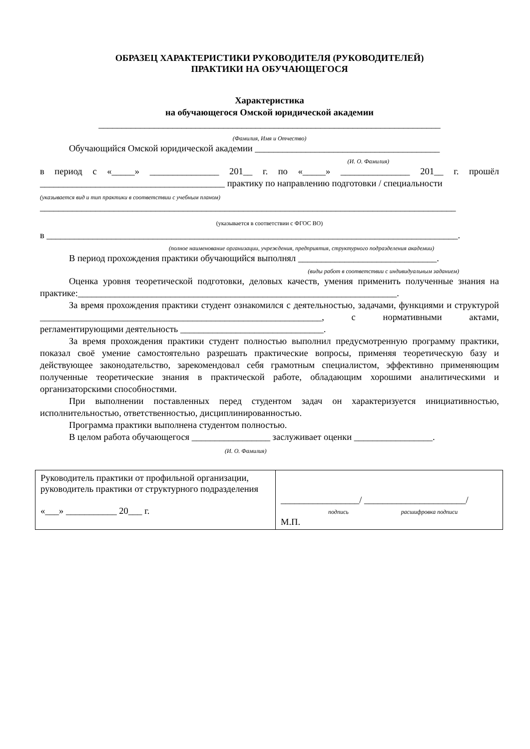ОБРАЗЕЦ ХАРАКТЕРИСТИКИ РУКОВОДИТЕЛЯ (РУКОВОДИТЕЛЕЙ)
ПРАКТИКИ НА ОБУЧАЮЩЕГОСЯ
Характеристика
на обучающегося Омской юридической академии
__________________________________________________________________________
(Фамилия, Имя и Отчество)
Обучающийся Омской юридической академии ________________________________________
(И. О. Фамилия)
в период с «_____» _______________ 201__ г. по «_____» _______________ 201__ г. прошёл ________________________________________ практику по направлению подготовки / специальности
(указывается вид и тип практики в соответствии с учебным планом)
__________________________________________________________________________________________
(указывается в соответствии с ФГОС ВО)
в _________________________________________________________________________________________.
(полное наименование организации, учреждения, предприятия, структурного подразделения академии)
В период прохождения практики обучающийся выполнял ______________________________.
(виды работ в соответствии с индивидуальным заданием)
Оценка уровня теоретической подготовки, деловых качеств, умения применить полученные знания на практике:_____________________________________________________________________.
За время прохождения практики студент ознакомился с деятельностью, задачами, функциями и структурой _____________________________________________________________, с нормативными актами, регламентирующими деятельность _______________________________.
За время прохождения практики студент полностью выполнил предусмотренную программу практики, показал своё умение самостоятельно разрешать практические вопросы, применяя теоретическую базу и действующее законодательство, зарекомендовал себя грамотным специалистом, эффективно применяющим полученные теоретические знания в практической работе, обладающим хорошими аналитическими и организаторскими способностями.
При выполнении поставленных перед студентом задач он характеризуется инициативностью, исполнительностью, ответственностью, дисциплинированностью.
Программа практики выполнена студентом полностью.
В целом работа обучающегося _________________ заслуживает оценки _________________.
(И. О. Фамилия)
| Руководитель практики от профильной организации, руководитель практики от структурного подразделения «___» ___________ 20___ г. | _________________/ ______________________/ подпись расшифровка подписи М.П. |